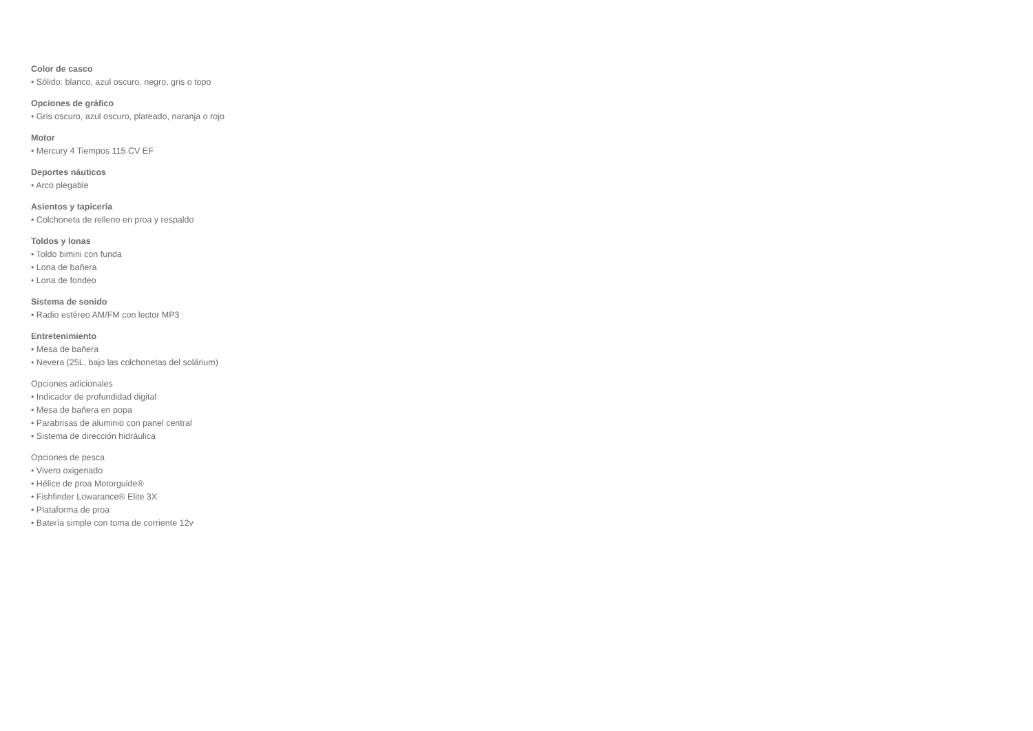Color de casco
• Sólido: blanco, azul oscuro, negro, gris o topo
Opciones de gráfico
• Gris oscuro, azul oscuro, plateado, naranja o rojo
Motor
• Mercury 4 Tiempos 115 CV EF
Deportes náuticos
• Arco plegable
Asientos y tapicería
• Colchoneta de relleno en proa y respaldo
Toldos y lonas
• Toldo bimini con funda
• Lona de bañera
• Lona de fondeo
Sistema de sonido
• Radio estéreo AM/FM con lector MP3
Entretenimiento
• Mesa de bañera
• Nevera (25L, bajo las colchonetas del solárium)
Opciones adicionales
• Indicador de profundidad digital
• Mesa de bañera en popa
• Parabrisas de aluminio con panel central
• Sistema de dirección hidráulica
Opciones de pesca
• Vivero oxigenado
• Hélice de proa Motorguide®
• Fishfinder Lowarance® Elite 3X
• Plataforma de proa
• Batería simple con toma de corriente 12v